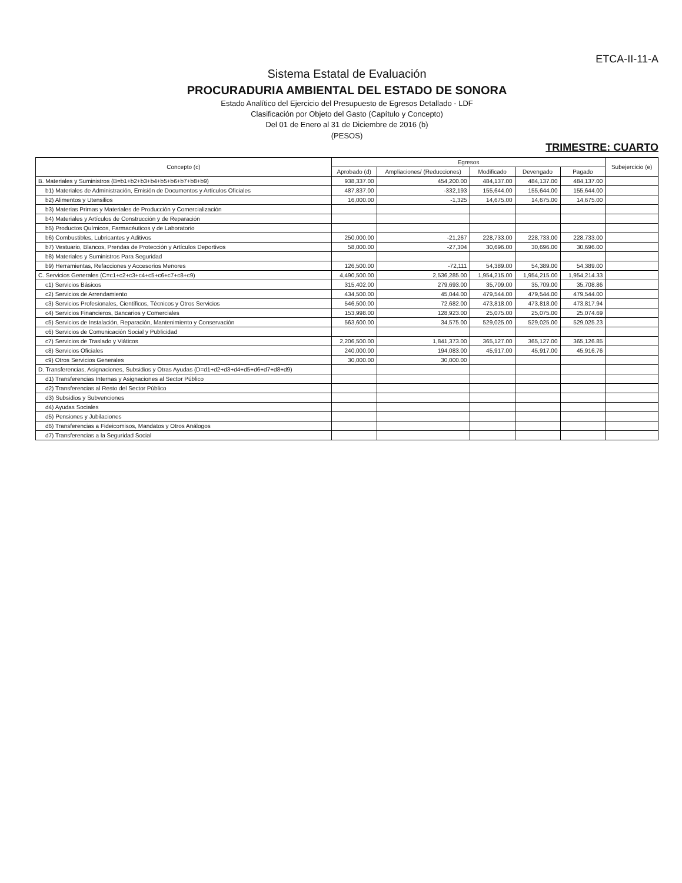ETCA-II-11-A
Sistema Estatal de Evaluación
PROCURADURIA AMBIENTAL DEL ESTADO DE SONORA
Estado Analítico del Ejercicio del Presupuesto de Egresos Detallado - LDF
Clasificación por Objeto del Gasto (Capítulo y Concepto)
Del 01 de Enero al 31 de Diciembre de 2016 (b)
(PESOS)
TRIMESTRE: CUARTO
| Concepto (c) | Egresos | | | | | Subejercicio (e) |
| --- | --- | --- | --- | --- | --- | --- |
| | Aprobado (d) | Ampliaciones/ (Reducciones) | Modificado | Devengado | Pagado | |
| B. Materiales y Suministros (B=b1+b2+b3+b4+b5+b6+b7+b8+b9) | 938,337.00 | 454,200.00 | 484,137.00 | 484,137.00 | 484,137.00 | |
| b1) Materiales de Administración, Emisión de Documentos y Artículos Oficiales | 487,837.00 | -332,193 | 155,644.00 | 155,644.00 | 155,644.00 | |
| b2) Alimentos y Utensilios | 16,000.00 | -1,325 | 14,675.00 | 14,675.00 | 14,675.00 | |
| b3) Materias Primas y Materiales de Producción y Comercialización | | | | | | |
| b4) Materiales y Artículos de Construcción y de Reparación | | | | | | |
| b5) Productos Químicos, Farmacéuticos y de Laboratorio | | | | | | |
| b6) Combustibles, Lubricantes y Aditivos | 250,000.00 | -21,267 | 228,733.00 | 228,733.00 | 228,733.00 | |
| b7) Vestuario, Blancos, Prendas de Protección y Artículos Deportivos | 58,000.00 | -27,304 | 30,696.00 | 30,696.00 | 30,696.00 | |
| b8) Materiales y Suministros Para Seguridad | | | | | | |
| b9) Herramientas, Refacciones y Accesorios Menores | 126,500.00 | -72,111 | 54,389.00 | 54,389.00 | 54,389.00 | |
| C. Servicios Generales (C=c1+c2+c3+c4+c5+c6+c7+c8+c9) | 4,490,500.00 | 2,536,285.00 | 1,954,215.00 | 1,954,215.00 | 1,954,214.33 | |
| c1) Servicios Básicos | 315,402.00 | 279,693.00 | 35,709.00 | 35,709.00 | 35,708.86 | |
| c2) Servicios de Arrendamiento | 434,500.00 | 45,044.00 | 479,544.00 | 479,544.00 | 479,544.00 | |
| c3) Servicios Profesionales, Científicos, Técnicos y Otros Servicios | 546,500.00 | 72,682.00 | 473,818.00 | 473,818.00 | 473,817.94 | |
| c4) Servicios Financieros, Bancarios y Comerciales | 153,998.00 | 128,923.00 | 25,075.00 | 25,075.00 | 25,074.69 | |
| c5) Servicios de Instalación, Reparación, Mantenimiento y Conservación | 563,600.00 | 34,575.00 | 529,025.00 | 529,025.00 | 529,025.23 | |
| c6) Servicios de Comunicación Social y Publicidad | | | | | | |
| c7) Servicios de Traslado y Viáticos | 2,206,500.00 | 1,841,373.00 | 365,127.00 | 365,127.00 | 365,126.85 | |
| c8) Servicios Oficiales | 240,000.00 | 194,083.00 | 45,917.00 | 45,917.00 | 45,916.76 | |
| c9) Otros Servicios Generales | 30,000.00 | 30,000.00 | | | | |
| D. Transferencias, Asignaciones, Subsidios y Otras Ayudas (D=d1+d2+d3+d4+d5+d6+d7+d8+d9) | | | | | | |
| d1) Transferencias Internas y Asignaciones al Sector Público | | | | | | |
| d2) Transferencias al Resto del Sector Público | | | | | | |
| d3) Subsidios y Subvenciones | | | | | | |
| d4) Ayudas Sociales | | | | | | |
| d5) Pensiones y Jubilaciones | | | | | | |
| d6) Transferencias a Fideicomisos, Mandatos y Otros Análogos | | | | | | |
| d7) Transferencias a la Seguridad Social | | | | | | |